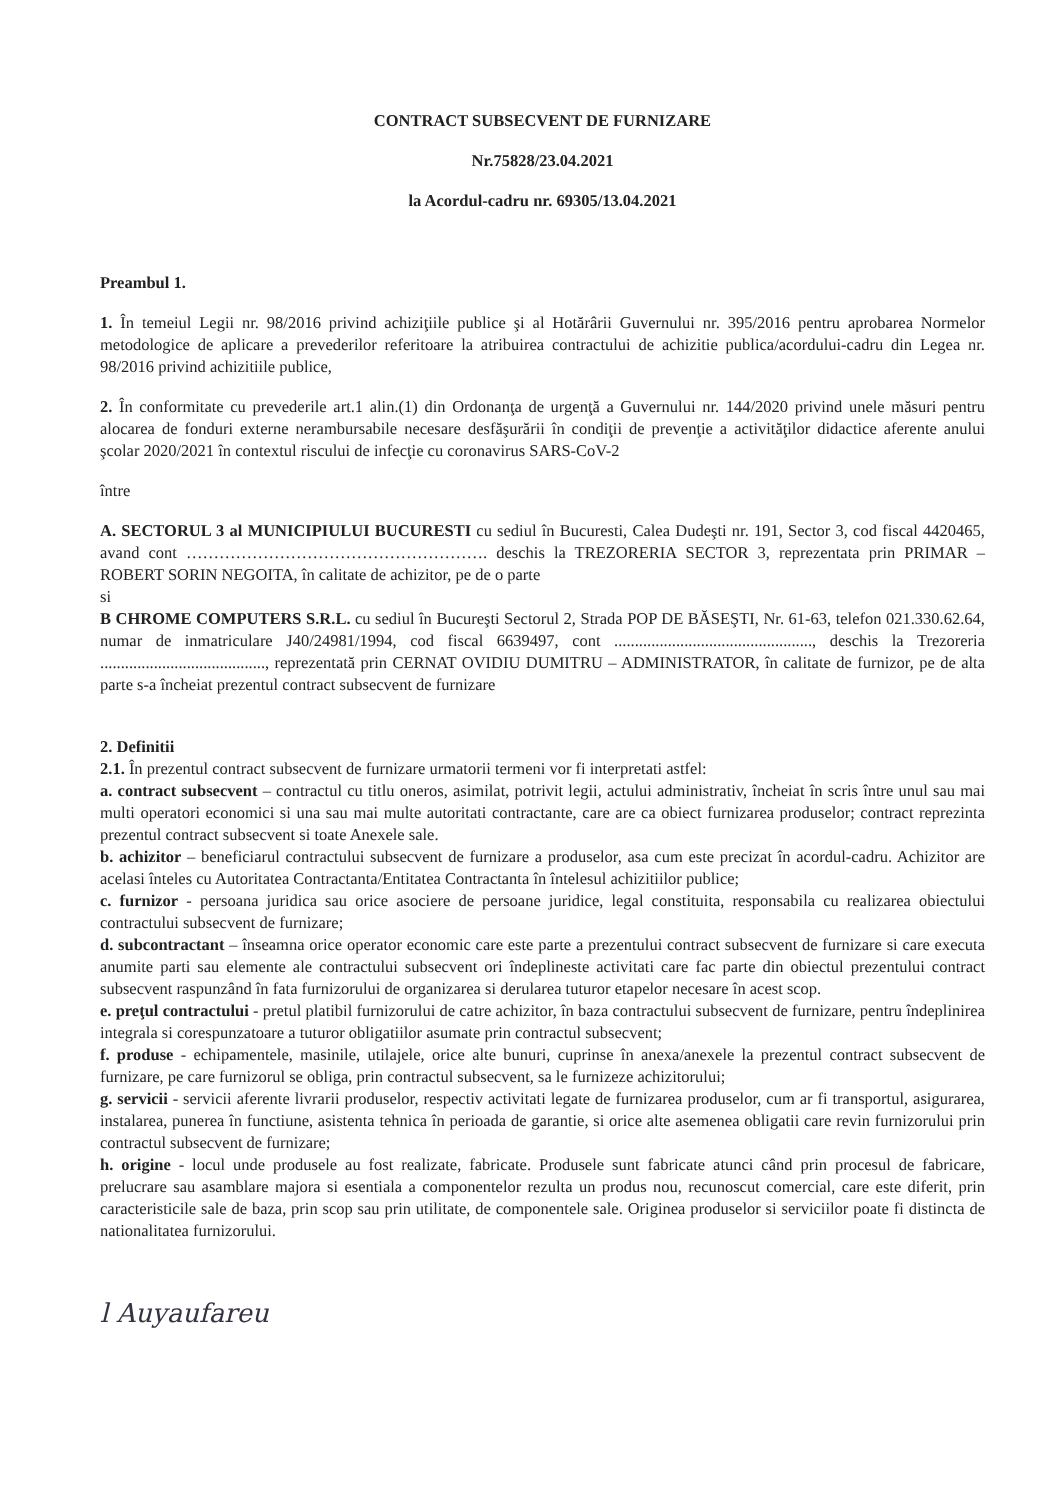CONTRACT SUBSECVENT DE FURNIZARE
Nr.75828/23.04.2021
la Acordul-cadru nr. 69305/13.04.2021
Preambul 1.
1. În temeiul Legii nr. 98/2016 privind achiziţiile publice şi al Hotărârii Guvernului nr. 395/2016 pentru aprobarea Normelor metodologice de aplicare a prevederilor referitoare la atribuirea contractului de achizitie publica/acordului-cadru din Legea nr. 98/2016 privind achizitiile publice,
2. În conformitate cu prevederile art.1 alin.(1) din Ordonanţa de urgenţă a Guvernului nr. 144/2020 privind unele măsuri pentru alocarea de fonduri externe nerambursabile necesare desfăşurării în condiţii de prevenţie a activităţilor didactice aferente anului şcolar 2020/2021 în contextul riscului de infecţie cu coronavirus SARS-CoV-2
între
A. SECTORUL 3 al MUNICIPIULUI BUCURESTI cu sediul în Bucuresti, Calea Dudeşti nr. 191, Sector 3, cod fiscal 4420465, avand cont ………………………………………………. deschis la TREZORERIA SECTOR 3, reprezentata prin PRIMAR – ROBERT SORIN NEGOITA, în calitate de achizitor, pe de o parte
si
B CHROME COMPUTERS S.R.L. cu sediul în Bucureşti Sectorul 2, Strada POP DE BĂSEŞTI, Nr. 61-63, telefon 021.330.62.64, numar de inmatriculare J40/24981/1994, cod fiscal 6639497, cont ................................................, deschis la Trezoreria ........................................, reprezentată prin CERNAT OVIDIU DUMITRU – ADMINISTRATOR, în calitate de furnizor, pe de alta parte s-a încheiat prezentul contract subsecvent de furnizare
2. Definitii
2.1. În prezentul contract subsecvent de furnizare urmatorii termeni vor fi interpretati astfel:
a. contract subsecvent – contractul cu titlu oneros, asimilat, potrivit legii, actului administrativ, încheiat în scris între unul sau mai multi operatori economici si una sau mai multe autoritati contractante, care are ca obiect furnizarea produselor; contract reprezinta prezentul contract subsecvent si toate Anexele sale.
b. achizitor – beneficiarul contractului subsecvent de furnizare a produselor, asa cum este precizat în acordul-cadru. Achizitor are acelasi înteles cu Autoritatea Contractanta/Entitatea Contractanta în întelesul achizitiilor publice;
c. furnizor - persoana juridica sau orice asociere de persoane juridice, legal constituita, responsabila cu realizarea obiectului contractului subsecvent de furnizare;
d. subcontractant – înseamna orice operator economic care este parte a prezentului contract subsecvent de furnizare si care executa anumite parti sau elemente ale contractului subsecvent ori îndeplineste activitati care fac parte din obiectul prezentului contract subsecvent raspunzând în fata furnizorului de organizarea si derularea tuturor etapelor necesare în acest scop.
e. preţul contractului - pretul platibil furnizorului de catre achizitor, în baza contractului subsecvent de furnizare, pentru îndeplinirea integrala si corespunzatoare a tuturor obligatiilor asumate prin contractul subsecvent;
f. produse - echipamentele, masinile, utilajele, orice alte bunuri, cuprinse în anexa/anexele la prezentul contract subsecvent de furnizare, pe care furnizorul se obliga, prin contractul subsecvent, sa le furnizeze achizitorului;
g. servicii - servicii aferente livrarii produselor, respectiv activitati legate de furnizarea produselor, cum ar fi transportul, asigurarea, instalarea, punerea în functiune, asistenta tehnica în perioada de garantie, si orice alte asemenea obligatii care revin furnizorului prin contractul subsecvent de furnizare;
h. origine - locul unde produsele au fost realizate, fabricate. Produsele sunt fabricate atunci când prin procesul de fabricare, prelucrare sau asamblare majora si esentiala a componentelor rezulta un produs nou, recunoscut comercial, care este diferit, prin caracteristicile sale de baza, prin scop sau prin utilitate, de componentele sale. Originea produselor si serviciilor poate fi distincta de nationalitatea furnizorului.
l Auyaufareu